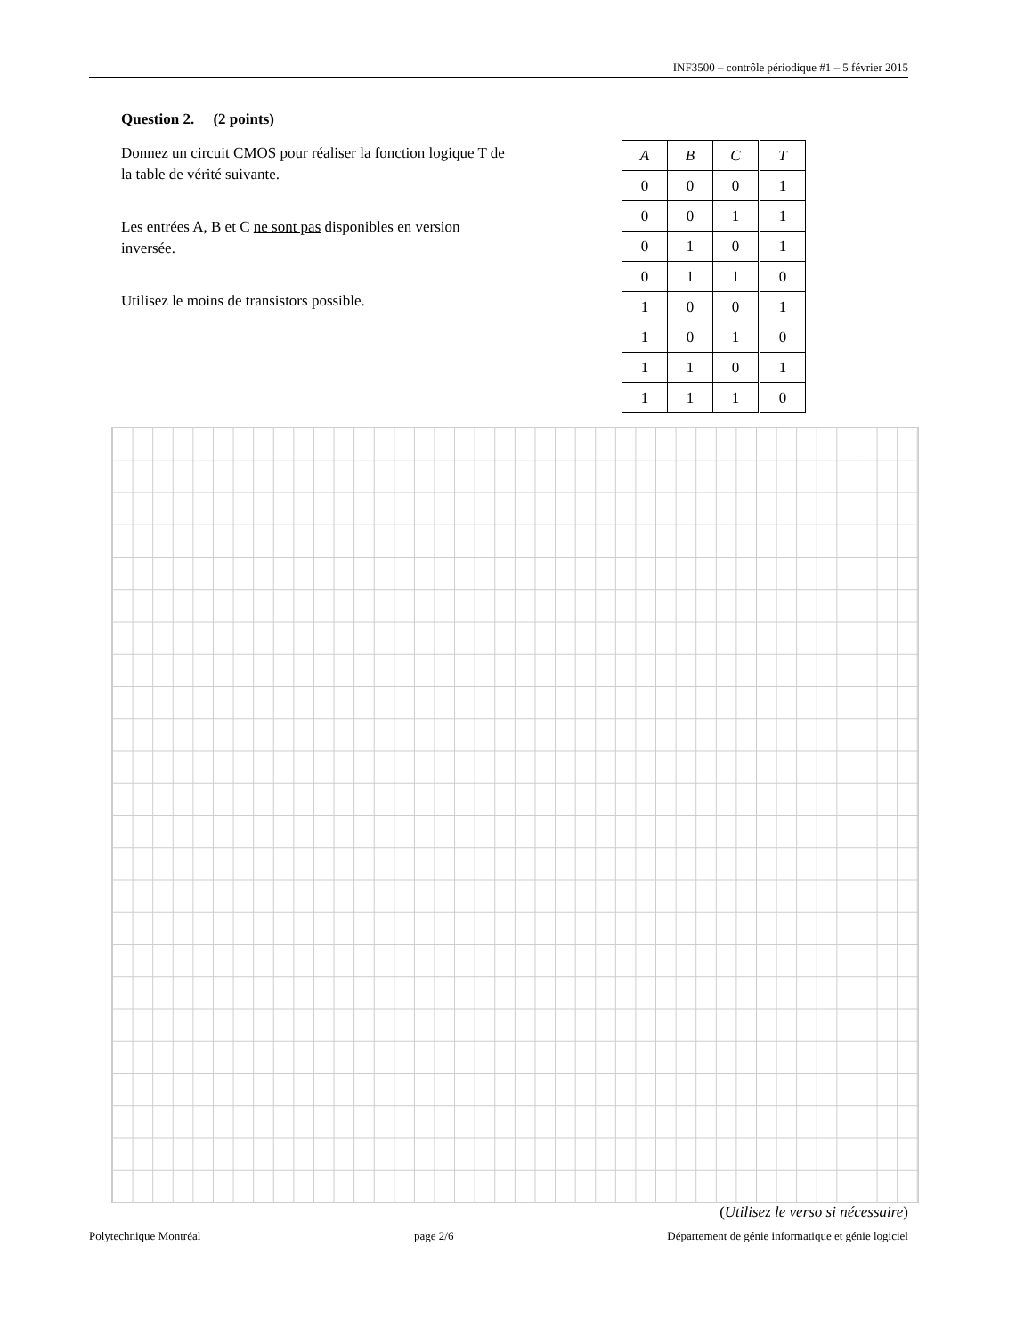INF3500 – contrôle périodique #1 – 5 février 2015
Question 2. (2 points)
Donnez un circuit CMOS pour réaliser la fonction logique T de la table de vérité suivante.
Les entrées A, B et C ne sont pas disponibles en version inversée.
Utilisez le moins de transistors possible.
| A | B | C | T |
| --- | --- | --- | --- |
| 0 | 0 | 0 | 1 |
| 0 | 0 | 1 | 1 |
| 0 | 1 | 0 | 1 |
| 0 | 1 | 1 | 0 |
| 1 | 0 | 0 | 1 |
| 1 | 0 | 1 | 0 |
| 1 | 1 | 0 | 1 |
| 1 | 1 | 1 | 0 |
(Utilisez le verso si nécessaire)
Polytechnique Montréal page 2/6 Département de génie informatique et génie logiciel